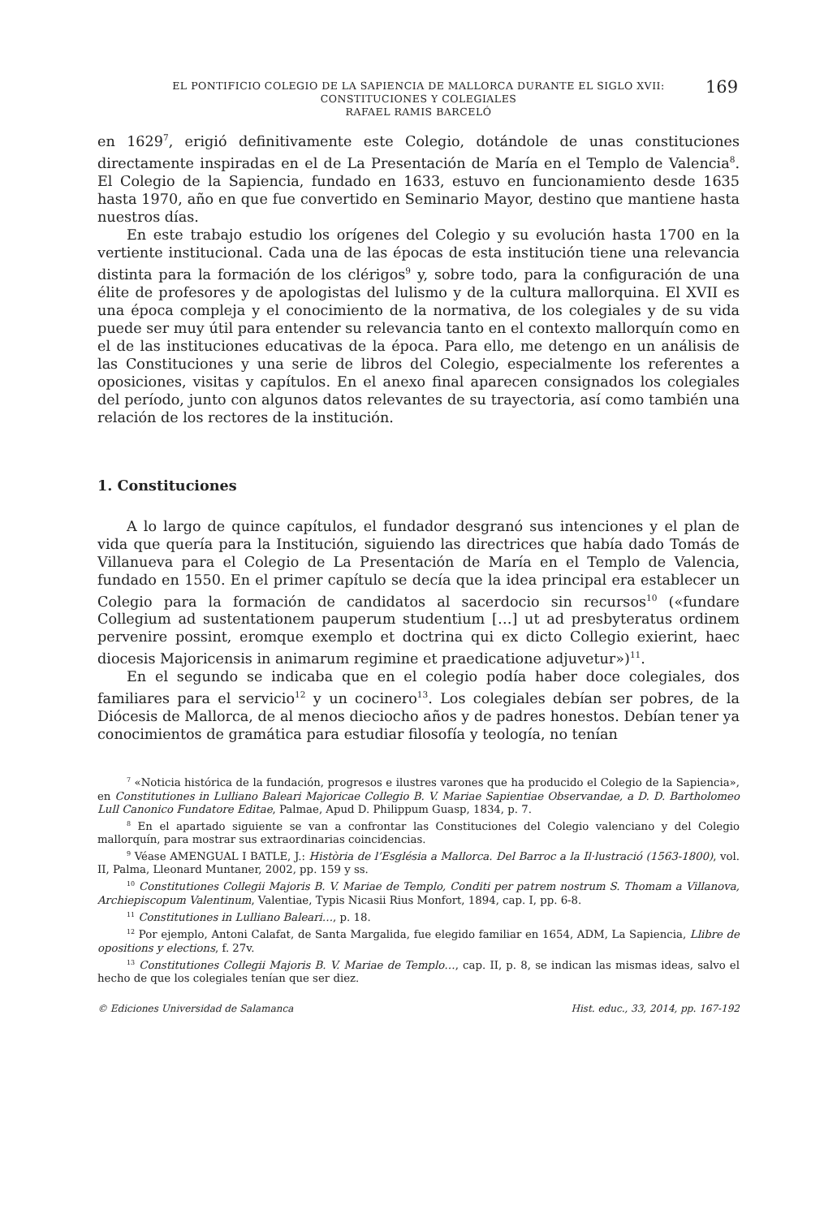EL PONTIFICIO COLEGIO DE LA SAPIENCIA DE MALLORCA DURANTE EL SIGLO XVII:
CONSTITUCIONES Y COLEGIALES
RAFAEL RAMIS BARCELÓ
169
en 1629<sup>7</sup>, erigió definitivamente este Colegio, dotándole de unas constituciones directamente inspiradas en el de La Presentación de María en el Templo de Valencia<sup>8</sup>. El Colegio de la Sapiencia, fundado en 1633, estuvo en funcionamiento desde 1635 hasta 1970, año en que fue convertido en Seminario Mayor, destino que mantiene hasta nuestros días.
En este trabajo estudio los orígenes del Colegio y su evolución hasta 1700 en la vertiente institucional. Cada una de las épocas de esta institución tiene una relevancia distinta para la formación de los clérigos<sup>9</sup> y, sobre todo, para la configuración de una élite de profesores y de apologistas del lulismo y de la cultura mallorquina. El XVII es una época compleja y el conocimiento de la normativa, de los colegiales y de su vida puede ser muy útil para entender su relevancia tanto en el contexto mallorquín como en el de las instituciones educativas de la época. Para ello, me detengo en un análisis de las Constituciones y una serie de libros del Colegio, especialmente los referentes a oposiciones, visitas y capítulos. En el anexo final aparecen consignados los colegiales del período, junto con algunos datos relevantes de su trayectoria, así como también una relación de los rectores de la institución.
1. Constituciones
A lo largo de quince capítulos, el fundador desgranó sus intenciones y el plan de vida que quería para la Institución, siguiendo las directrices que había dado Tomás de Villanueva para el Colegio de La Presentación de María en el Templo de Valencia, fundado en 1550. En el primer capítulo se decía que la idea principal era establecer un Colegio para la formación de candidatos al sacerdocio sin recursos<sup>10</sup> («fundare Collegium ad sustentationem pauperum studentium […] ut ad presbyteratus ordinem pervenire possint, eromque exemplo et doctrina qui ex dicto Collegio exierint, haec diocesis Majoricensis in animarum regimine et praedicatione adjuvetur»)<sup>11</sup>.
En el segundo se indicaba que en el colegio podía haber doce colegiales, dos familiares para el servicio<sup>12</sup> y un cocinero<sup>13</sup>. Los colegiales debían ser pobres, de la Diócesis de Mallorca, de al menos dieciocho años y de padres honestos. Debían tener ya conocimientos de gramática para estudiar filosofía y teología, no tenían
<sup>7</sup> «Noticia histórica de la fundación, progresos e ilustres varones que ha producido el Colegio de la Sapiencia», en Constitutiones in Lulliano Baleari Majoricae Collegio B. V. Mariae Sapientiae Observandae, a D. D. Bartholomeo Lull Canonico Fundatore Editae, Palmae, Apud D. Philippum Guasp, 1834, p. 7.
<sup>8</sup> En el apartado siguiente se van a confrontar las Constituciones del Colegio valenciano y del Colegio mallorquín, para mostrar sus extraordinarias coincidencias.
<sup>9</sup> Véase AMENGUAL I BATLE, J.: Història de l’Església a Mallorca. Del Barroc a la Il·lustració (1563-1800), vol. II, Palma, Lleonard Muntaner, 2002, pp. 159 y ss.
<sup>10</sup> Constitutiones Collegii Majoris B. V. Mariae de Templo, Conditi per patrem nostrum S. Thomam a Villanova, Archiepiscopum Valentinum, Valentiae, Typis Nicasii Rius Monfort, 1894, cap. I, pp. 6-8.
<sup>11</sup> Constitutiones in Lulliano Baleari…, p. 18.
<sup>12</sup> Por ejemplo, Antoni Calafat, de Santa Margalida, fue elegido familiar en 1654, ADM, La Sapiencia, Llibre de opositions y elections, f. 27v.
<sup>13</sup> Constitutiones Collegii Majoris B. V. Mariae de Templo…, cap. II, p. 8, se indican las mismas ideas, salvo el hecho de que los colegiales tenían que ser diez.
© Ediciones Universidad de Salamanca Hist. educ., 33, 2014, pp. 167-192